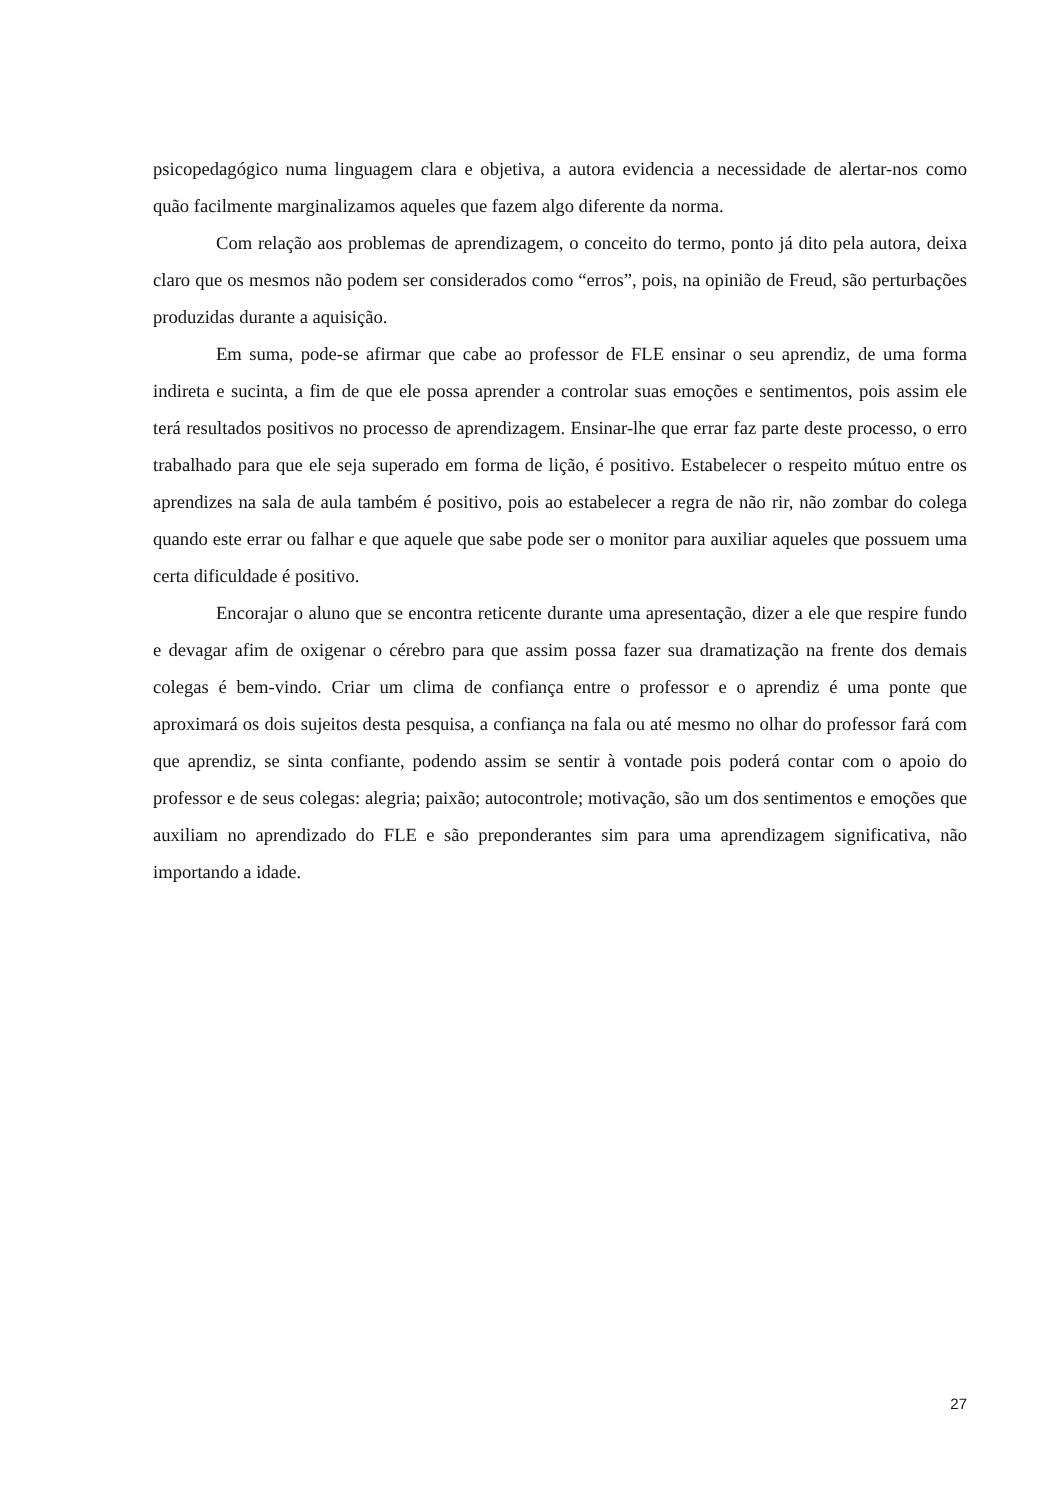psicopedagógico numa linguagem clara e objetiva, a autora evidencia a necessidade de alertar-nos como quão facilmente marginalizamos aqueles que fazem algo diferente da norma.
Com relação aos problemas de aprendizagem, o conceito do termo, ponto já dito pela autora, deixa claro que os mesmos não podem ser considerados como “erros”, pois, na opinião de Freud, são perturbações produzidas durante a aquisição.
Em suma, pode-se afirmar que cabe ao professor de FLE ensinar o seu aprendiz, de uma forma indireta e sucinta, a fim de que ele possa aprender a controlar suas emoções e sentimentos, pois assim ele terá resultados positivos no processo de aprendizagem. Ensinar-lhe que errar faz parte deste processo, o erro trabalhado para que ele seja superado em forma de lição, é positivo. Estabelecer o respeito mútuo entre os aprendizes na sala de aula também é positivo, pois ao estabelecer a regra de não rir, não zombar do colega quando este errar ou falhar e que aquele que sabe pode ser o monitor para auxiliar aqueles que possuem uma certa dificuldade é positivo.
Encorajar o aluno que se encontra reticente durante uma apresentação, dizer a ele que respire fundo e devagar afim de oxigenar o cérebro para que assim possa fazer sua dramatização na frente dos demais colegas é bem-vindo. Criar um clima de confiança entre o professor e o aprendiz é uma ponte que aproximará os dois sujeitos desta pesquisa, a confiança na fala ou até mesmo no olhar do professor fará com que aprendiz, se sinta confiante, podendo assim se sentir à vontade pois poderá contar com o apoio do professor e de seus colegas: alegria; paixão; autocontrole; motivação, são um dos sentimentos e emoções que auxiliam no aprendizado do FLE e são preponderantes sim para uma aprendizagem significativa, não importando a idade.
27